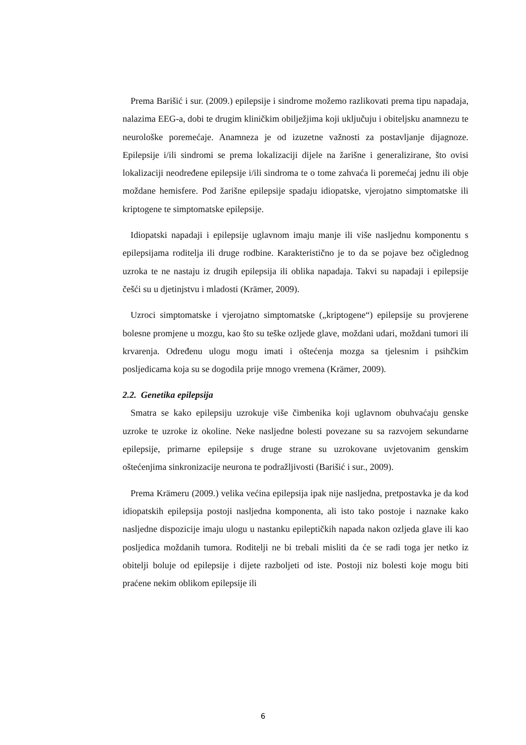Prema Barišić i sur. (2009.) epilepsije i sindrome možemo razlikovati prema tipu napadaja, nalazima EEG-a, dobi te drugim kliničkim obilježjima koji uključuju i obiteljsku anamnezu te neurološke poremećaje. Anamneza je od izuzetne važnosti za postavljanje dijagnoze. Epilepsije i/ili sindromi se prema lokalizaciji dijele na žarišne i generalizirane, što ovisi lokalizaciji neodređene epilepsije i/ili sindroma te o tome zahvaća li poremećaj jednu ili obje moždane hemisfere. Pod žarišne epilepsije spadaju idiopatske, vjerojatno simptomatske ili kriptogene te simptomatske epilepsije.
Idiopatski napadaji i epilepsije uglavnom imaju manje ili više nasljednu komponentu s epilepsijama roditelja ili druge rodbine. Karakteristično je to da se pojave bez očiglednog uzroka te ne nastaju iz drugih epilepsija ili oblika napadaja. Takvi su napadaji i epilepsije češći su u djetinjstvu i mladosti (Krämer, 2009).
Uzroci simptomatske i vjerojatno simptomatske („kriptogene“) epilepsije su provjerene bolesne promjene u mozgu, kao što su teške ozljede glave, moždani udari, moždani tumori ili krvarenja. Određenu ulogu mogu imati i oštećenja mozga sa tjelesnim i psihčkim posljedicama koja su se dogodila prije mnogo vremena (Krämer, 2009).
2.2. Genetika epilepsija
Smatra se kako epilepsiju uzrokuje više čimbenika koji uglavnom obuhvaćaju genske uzroke te uzroke iz okoline. Neke nasljedne bolesti povezane su sa razvojem sekundarne epilepsije, primarne epilepsije s druge strane su uzrokovane uvjetovanim genskim oštećenjima sinkronizacije neurona te podražljivosti (Barišić i sur., 2009).
Prema Krämeru (2009.) velika većina epilepsija ipak nije nasljedna, pretpostavka je da kod idiopatskih epilepsija postoji nasljedna komponenta, ali isto tako postoje i naznake kako nasljedne dispozicije imaju ulogu u nastanku epileptičkih napada nakon ozljeda glave ili kao posljedica moždanih tumora. Roditelji ne bi trebali misliti da će se radi toga jer netko iz obitelji boluje od epilepsije i dijete razboljeti od iste. Postoji niz bolesti koje mogu biti praćene nekim oblikom epilepsije ili
6